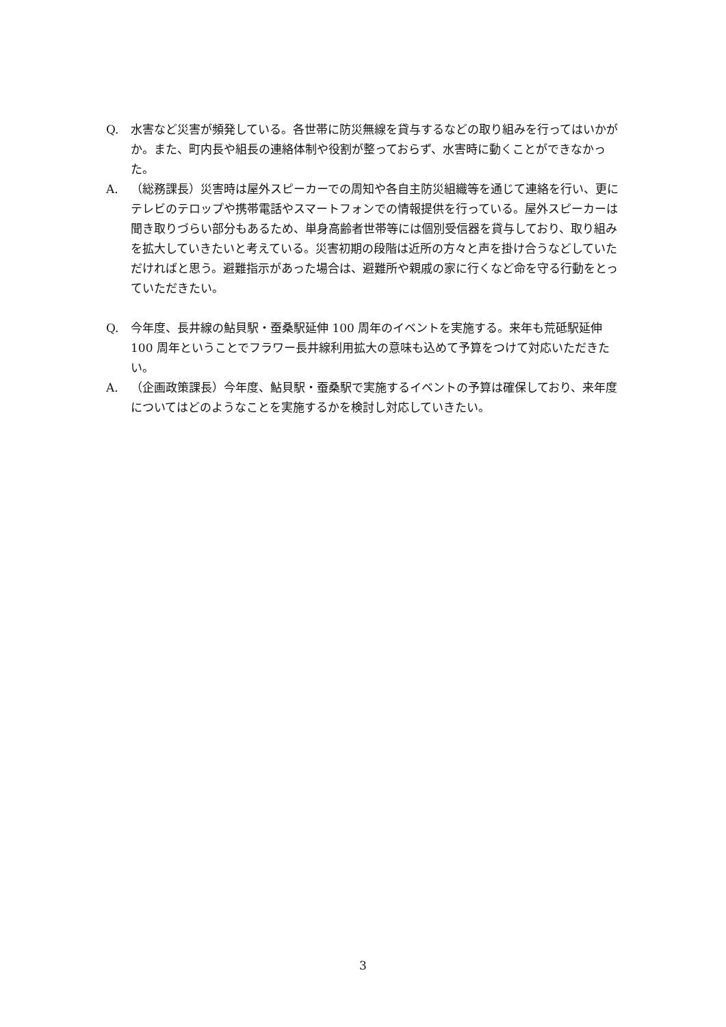Q. 水害など災害が頻発している。各世帯に防災無線を貸与するなどの取り組みを行ってはいかがか。また、町内長や組長の連絡体制や役割が整っておらず、水害時に動くことができなかった。
A. （総務課長）災害時は屋外スピーカーでの周知や各自主防災組織等を通じて連絡を行い、更にテレビのテロップや携帯電話やスマートフォンでの情報提供を行っている。屋外スピーカーは聞き取りづらい部分もあるため、単身高齢者世帯等には個別受信器を貸与しており、取り組みを拡大していきたいと考えている。災害初期の段階は近所の方々と声を掛け合うなどしていただければと思う。避難指示があった場合は、避難所や親戚の家に行くなど命を守る行動をとっていただきたい。
Q. 今年度、長井線の鮎貝駅・蚕桑駅延伸 100 周年のイベントを実施する。来年も荒砥駅延伸 100 周年ということでフラワー長井線利用拡大の意味も込めて予算をつけて対応いただきたい。
A. （企画政策課長）今年度、鮎貝駅・蚕桑駅で実施するイベントの予算は確保しており、来年度についてはどのようなことを実施するかを検討し対応していきたい。
3